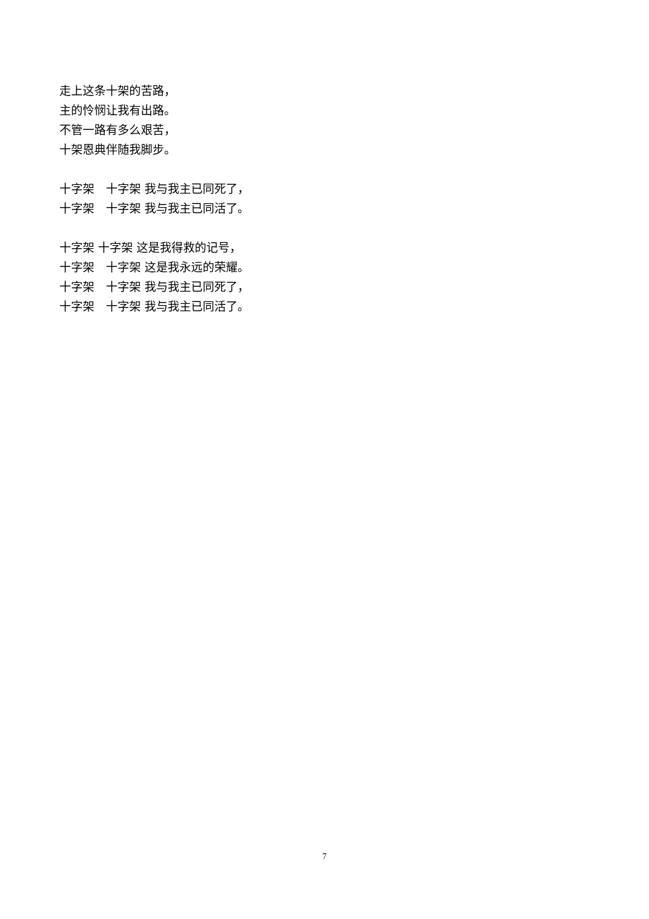走上这条十架的苦路， 主的怜悯让我有出路。 不管一路有多么艰苦， 十架恩典伴随我脚步。
十字架　十字架 我与我主已同死了， 十字架　十字架 我与我主已同活了。
十字架 十字架 这是我得救的记号， 十字架　十字架 这是我永远的荣耀。 十字架　十字架 我与我主已同死了， 十字架　十字架 我与我主已同活了。
7